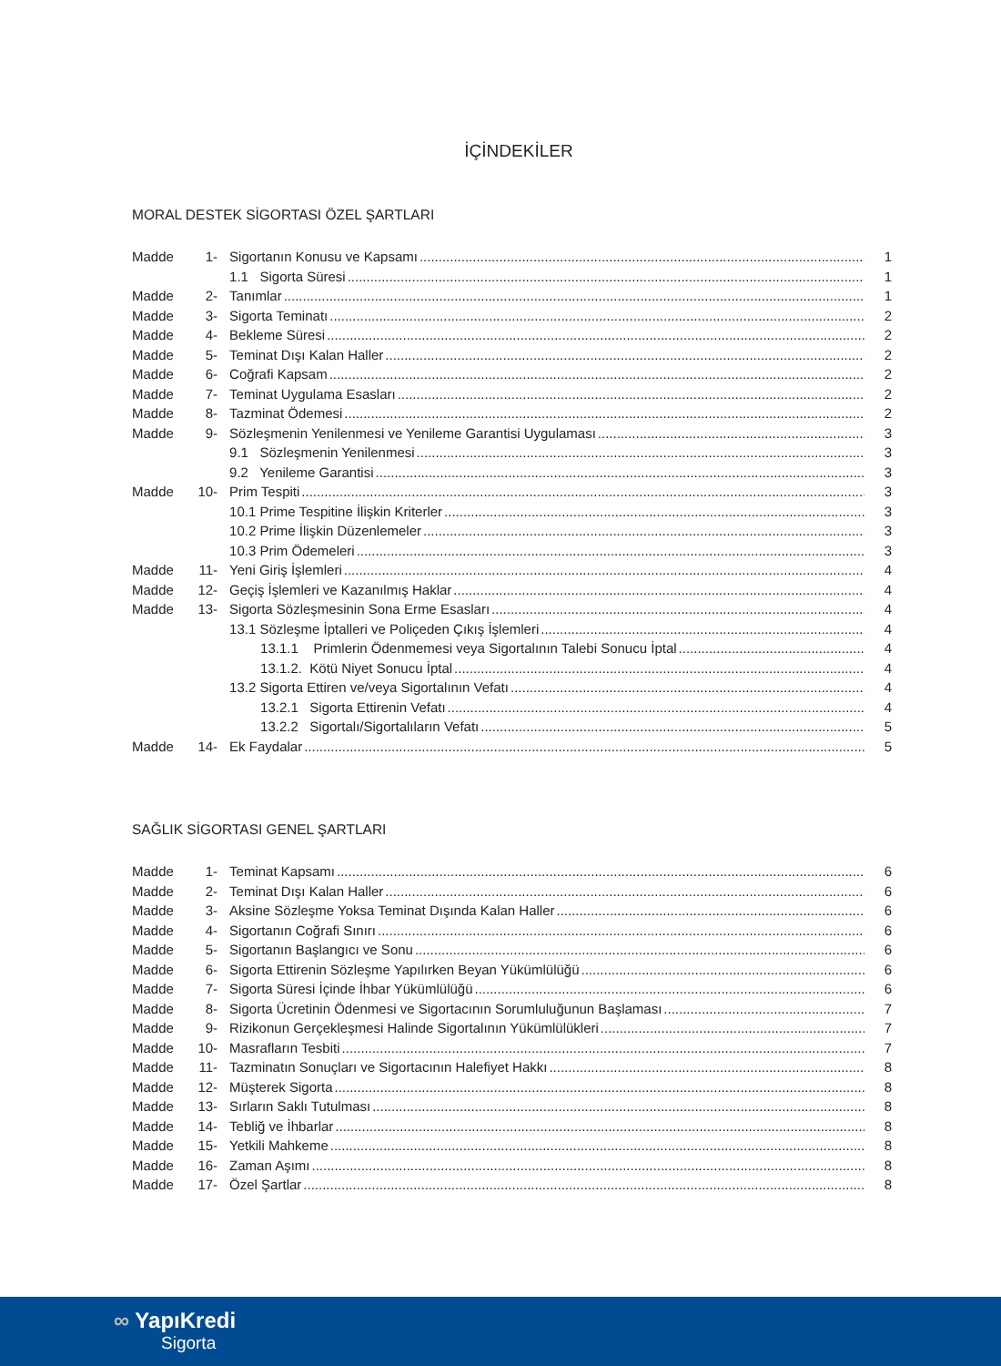İÇİNDEKİLER
MORAL DESTEK SİGORTASI ÖZEL ŞARTLARI
| Madde | 1- | Sigortanın Konusu ve Kapsamı | 1 |
| | | 1.1 Sigorta Süresi | 1 |
| Madde | 2- | Tanımlar | 1 |
| Madde | 3- | Sigorta Teminatı | 2 |
| Madde | 4- | Bekleme Süresi | 2 |
| Madde | 5- | Teminat Dışı Kalan Haller | 2 |
| Madde | 6- | Coğrafi Kapsam | 2 |
| Madde | 7- | Teminat Uygulama Esasları | 2 |
| Madde | 8- | Tazminat Ödemesi | 2 |
| Madde | 9- | Sözleşmenin Yenilenmesi ve Yenileme Garantisi Uygulaması | 3 |
| | | 9.1 Sözleşmenin Yenilenmesi | 3 |
| | | 9.2 Yenileme Garantisi | 3 |
| Madde | 10- | Prim Tespiti | 3 |
| | | 10.1 Prime Tespitine İlişkin Kriterler | 3 |
| | | 10.2 Prime İlişkin Düzenlemeler | 3 |
| | | 10.3 Prim Ödemeleri | 3 |
| Madde | 11- | Yeni Giriş İşlemleri | 4 |
| Madde | 12- | Geçiş İşlemleri ve Kazanılmış Haklar | 4 |
| Madde | 13- | Sigorta Sözleşmesinin Sona Erme Esasları | 4 |
| | | 13.1 Sözleşme İptalleri ve Poliçeden Çıkış İşlemleri | 4 |
| | | 13.1.1 Primlerin Ödenmemesi veya Sigortalının Talebi Sonucu İptal | 4 |
| | | 13.1.2. Kötü Niyet Sonucu İptal | 4 |
| | | 13.2 Sigorta Ettiren ve/veya Sigortalının Vefatı | 4 |
| | | 13.2.1 Sigorta Ettirenin Vefatı | 4 |
| | | 13.2.2 Sigortalı/Sigortalıların Vefatı | 5 |
| Madde | 14- | Ek Faydalar | 5 |
SAĞLIK SİGORTASI GENEL ŞARTLARI
| Madde | 1- | Teminat Kapsamı | 6 |
| Madde | 2- | Teminat Dışı Kalan Haller | 6 |
| Madde | 3- | Aksine Sözleşme Yoksa Teminat Dışında Kalan Haller | 6 |
| Madde | 4- | Sigortanın Coğrafi Sınırı | 6 |
| Madde | 5- | Sigortanın Başlangıcı ve Sonu | 6 |
| Madde | 6- | Sigorta Ettirenin Sözleşme Yapılırken Beyan Yükümlülüğü | 6 |
| Madde | 7- | Sigorta Süresi İçinde İhbar Yükümlülüğü | 6 |
| Madde | 8- | Sigorta Ücretinin Ödenmesi ve Sigortacının Sorumluluğunun Başlaması | 7 |
| Madde | 9- | Rizikonun Gerçekleşmesi Halinde Sigortalının Yükümlülükleri | 7 |
| Madde | 10- | Masrafların Tesbiti | 7 |
| Madde | 11- | Tazminatın Sonuçları ve Sigortacının Halefiyet Hakkı | 8 |
| Madde | 12- | Müşterek Sigorta | 8 |
| Madde | 13- | Sırların Saklı Tutulması | 8 |
| Madde | 14- | Tebliğ ve İhbarlar | 8 |
| Madde | 15- | Yetkili Mahkeme | 8 |
| Madde | 16- | Zaman Aşımı | 8 |
| Madde | 17- | Özel Şartlar | 8 |
∞ YapıKredi
Sigorta